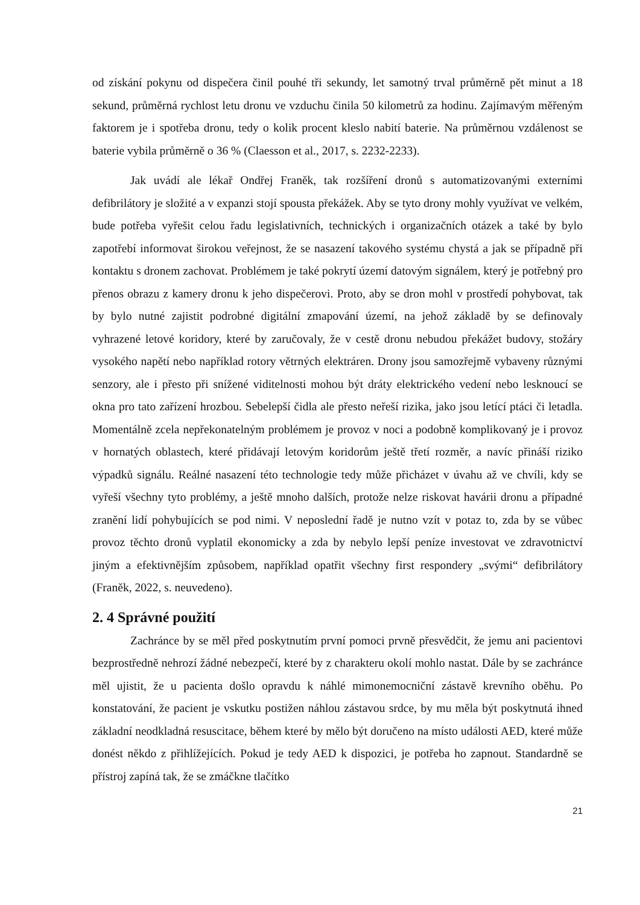od získání pokynu od dispečera činil pouhé tři sekundy, let samotný trval průměrně pět minut a 18 sekund, průměrná rychlost letu dronu ve vzduchu činila 50 kilometrů za hodinu. Zajímavým měřeným faktorem je i spotřeba dronu, tedy o kolik procent kleslo nabití baterie. Na průměrnou vzdálenost se baterie vybila průměrně o 36 % (Claesson et al., 2017, s. 2232-2233).
Jak uvádí ale lékař Ondřej Franěk, tak rozšíření dronů s automatizovanými externími defibrilátory je složité a v expanzi stojí spousta překážek. Aby se tyto drony mohly využívat ve velkém, bude potřeba vyřešit celou řadu legislativních, technických i organizačních otázek a také by bylo zapotřebí informovat širokou veřejnost, že se nasazení takového systému chystá a jak se případně při kontaktu s dronem zachovat. Problémem je také pokrytí území datovým signálem, který je potřebný pro přenos obrazu z kamery dronu k jeho dispečerovi. Proto, aby se dron mohl v prostředí pohybovat, tak by bylo nutné zajistit podrobné digitální zmapování území, na jehož základě by se definovaly vyhrazené letové koridory, které by zaručovaly, že v cestě dronu nebudou překážet budovy, stožáry vysokého napětí nebo například rotory větrných elektráren. Drony jsou samozřejmě vybaveny různými senzory, ale i přesto při snížené viditelnosti mohou být dráty elektrického vedení nebo lesknoucí se okna pro tato zařízení hrozbou. Sebelepší čidla ale přesto neřeší rizika, jako jsou letící ptáci či letadla. Momentálně zcela nepřekonatelným problémem je provoz v noci a podobně komplikovaný je i provoz v hornatých oblastech, které přidávají letovým koridorům ještě třetí rozměr, a navíc přináší riziko výpadků signálu. Reálné nasazení této technologie tedy může přicházet v úvahu až ve chvíli, kdy se vyřeší všechny tyto problémy, a ještě mnoho dalších, protože nelze riskovat havárii dronu a případné zranění lidí pohybujících se pod nimi. V neposlední řadě je nutno vzít v potaz to, zda by se vůbec provoz těchto dronů vyplatil ekonomicky a zda by nebylo lepší peníze investovat ve zdravotnictví jiným a efektivnějším způsobem, například opatřit všechny first respondery „svými“ defibrilátory (Franěk, 2022, s. neuvedeno).
2. 4 Správné použití
Zachránce by se měl před poskytnutím první pomoci prvně přesvědčit, že jemu ani pacientovi bezprostředně nehrozí žádné nebezpečí, které by z charakteru okolí mohlo nastat. Dále by se zachránce měl ujistit, že u pacienta došlo opravdu k náhlé mimonemocniční zástavě krevního oběhu. Po konstatování, že pacient je vskutku postižen náhlou zástavou srdce, by mu měla být poskytnutá ihned základní neodkladná resuscitace, během které by mělo být doručeno na místo události AED, které může donést někdo z přihlížejících. Pokud je tedy AED k dispozici, je potřeba ho zapnout. Standardně se přístroj zapíná tak, že se zmáčkne tlačítko
21